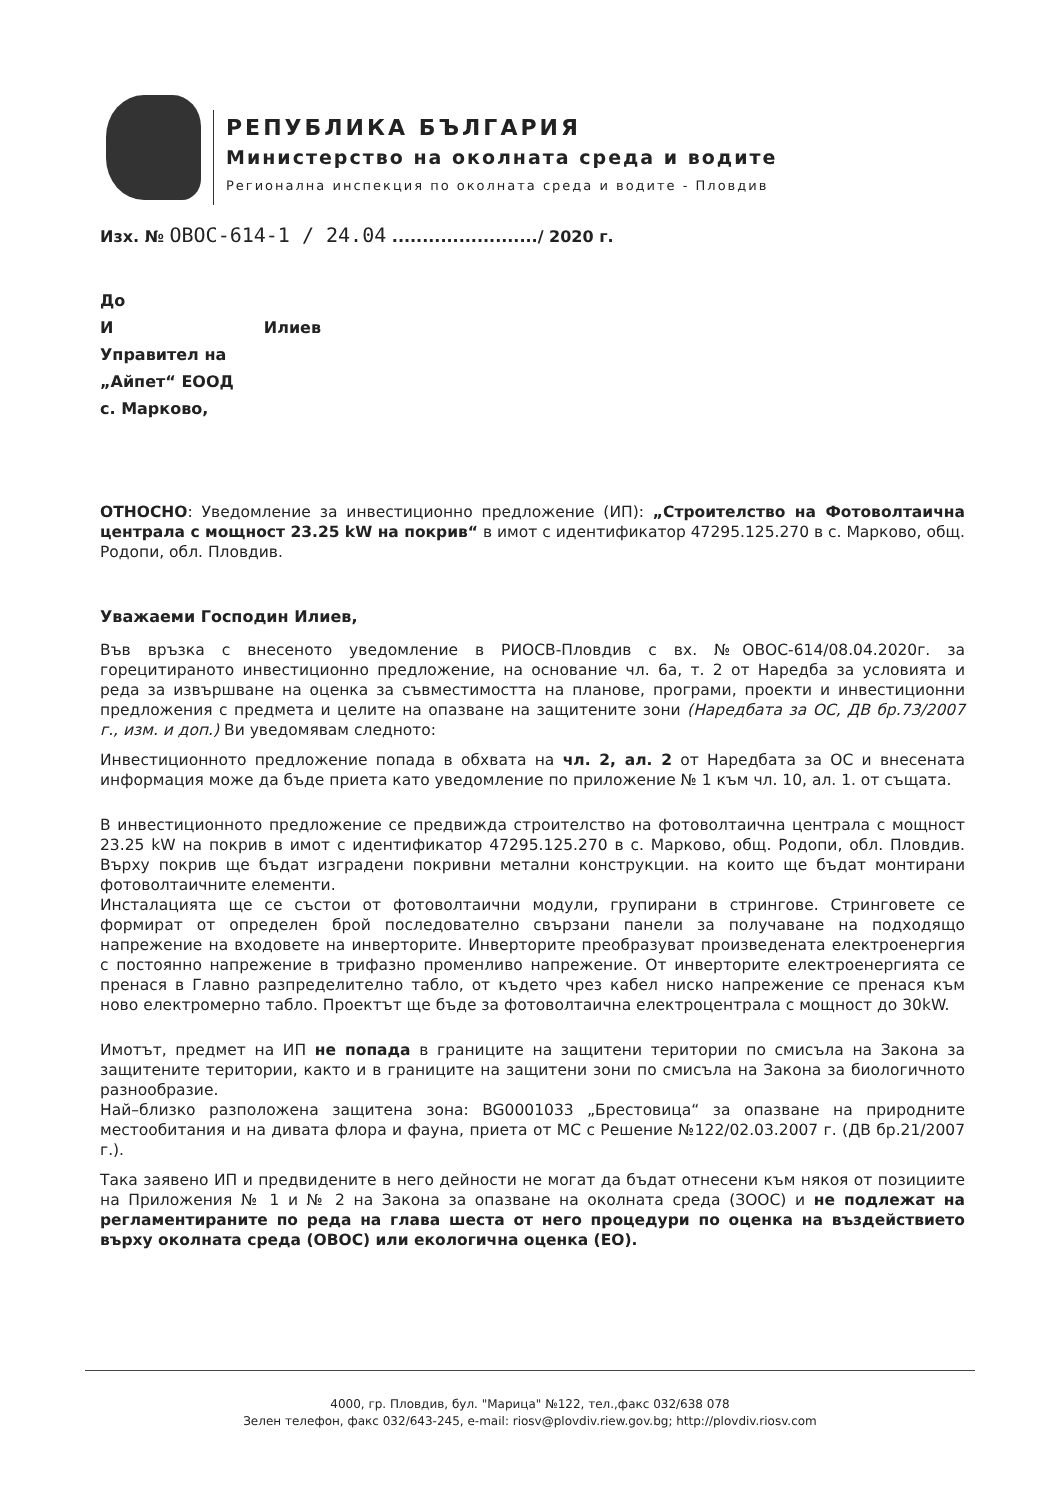РЕПУБЛИКА БЪЛГАРИЯ
Министерство на околната среда и водите
Регионална инспекция по околната среда и водите - Пловдив
Изх. № ОВОС-614-1 / 24.04 ......................../ 2020 г.
До
И Илиев
Управител на
„Айпет“ ЕООД
с. Марково,
ОТНОСНО: Уведомление за инвестиционно предложение (ИП): „Строителство на Фотоволтаична централа с мощност 23.25 kW на покрив“ в имот с идентификатор 47295.125.270 в с. Марково, общ. Родопи, обл. Пловдив.
Уважаеми Господин Илиев,
Във връзка с внесеното уведомление в РИОСВ-Пловдив с вх. №ОВОС-614/08.04.2020г. за горецитираното инвестиционно предложение, на основание чл. 6а, т. 2 от Наредба за условията и реда за извършване на оценка за съвместимостта на планове, програми, проекти и инвестиционни предложения с предмета и целите на опазване на защитените зони (Наредбата за ОС, ДВ бр.73/2007 г., изм. и доп.) Ви уведомявам следното:
Инвестиционното предложение попада в обхвата на чл. 2, ал. 2 от Наредбата за ОС и внесената информация може да бъде приета като уведомление по приложение № 1 към чл. 10, ал. 1. от същата.
В инвестиционното предложение се предвижда строителство на фотоволтаична централа с мощност 23.25 kW на покрив в имот с идентификатор 47295.125.270 в с. Марково, общ. Родопи, обл. Пловдив. Върху покрив ще бъдат изградени покривни метални конструкции. на които ще бъдат монтирани фотоволтаичните елементи.
Инсталацията ще се състои от фотоволтаични модули, групирани в стрингове. Стринговете се формират от определен брой последователно свързани панели за получаване на подходящо напрежение на входовете на инверторите. Инверторите преобразуват произведената електроенергия с постоянно напрежение в трифазно променливо напрежение. От инверторите електроенергията се пренася в Главно разпределително табло, от където чрез кабел ниско напрежение се пренася към ново електромерно табло. Проектът ще бъде за фотоволтаична електроцентрала с мощност до 30kW.
Имотът, предмет на ИП не попада в границите на защитени територии по смисъла на Закона за защитените територии, както и в границите на защитени зони по смисъла на Закона за биологичното разнообразие.
Най–близко разположена защитена зона: BG0001033 „Брестовица“ за опазване на природните местообитания и на дивата флора и фауна, приета от МС с Решение №122/02.03.2007 г. (ДВ бр.21/2007 г.).
Така заявено ИП и предвидените в него дейности не могат да бъдат отнесени към някоя от позициите на Приложения № 1 и № 2 на Закона за опазване на околната среда (ЗООС) и не подлежат на регламентираните по реда на глава шеста от него процедури по оценка на въздействието върху околната среда (ОВОС) или екологична оценка (ЕО).
4000, гр. Пловдив, бул. "Марица" №122, тел.,факс 032/638 078
Зелен телефон, факс 032/643-245, e-mail: riosv@plovdiv.riew.gov.bg; http://plovdiv.riosv.com